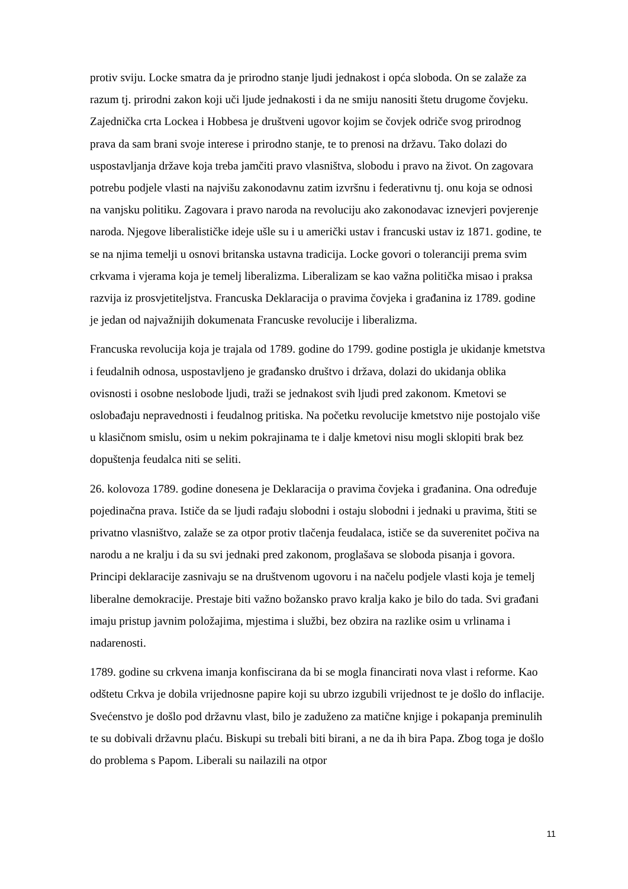protiv sviju. Locke smatra da je prirodno stanje ljudi jednakost i opća sloboda. On se zalaže za razum tj. prirodni zakon koji uči ljude jednakosti i da ne smiju nanositi štetu drugome čovjeku. Zajednička crta Lockea i Hobbesa je društveni ugovor kojim se čovjek odriče svog prirodnog prava da sam brani svoje interese i prirodno stanje, te to prenosi na državu. Tako dolazi do uspostavljanja države koja treba jamčiti pravo vlasništva, slobodu i pravo na život. On zagovara potrebu podjele vlasti na najvišu zakonodavnu zatim izvršnu i federativnu tj. onu koja se odnosi na vanjsku politiku. Zagovara i pravo naroda na revoluciju ako zakonodavac iznevjeri povjerenje naroda. Njegove liberalističke ideje ušle su i u američki ustav i francuski ustav iz 1871. godine, te se na njima temelji u osnovi britanska ustavna tradicija. Locke govori o toleranciji prema svim crkvama i vjerama koja je temelj liberalizma. Liberalizam se kao važna politička misao i praksa razvija iz prosvjetiteljstva. Francuska Deklaracija o pravima čovjeka i građanina iz 1789. godine je jedan od najvažnijih dokumenata Francuske revolucije i liberalizma.
Francuska revolucija koja je trajala od 1789. godine do 1799. godine postigla je ukidanje kmetstva i feudalnih odnosa, uspostavljeno je građansko društvo i država, dolazi do ukidanja oblika ovisnosti i osobne neslobode ljudi, traži se jednakost svih ljudi pred zakonom. Kmetovi se oslobađaju nepravednosti i feudalnog pritiska. Na početku revolucije kmetstvo nije postojalo više u klasičnom smislu, osim u nekim pokrajinama te i dalje kmetovi nisu mogli sklopiti brak bez dopuštenja feudalca niti se seliti.
26. kolovoza 1789. godine donesena je Deklaracija o pravima čovjeka i građanina. Ona određuje pojedinačna prava. Ističe da se ljudi rađaju slobodni i ostaju slobodni i jednaki u pravima, štiti se privatno vlasništvo, zalaže se za otpor protiv tlačenja feudalaca, ističe se da suverenitet počiva na narodu a ne kralju i da su svi jednaki pred zakonom, proglašava se sloboda pisanja i govora. Principi deklaracije zasnivaju se na društvenom ugovoru i na načelu podjele vlasti koja je temelj liberalne demokracije. Prestaje biti važno božansko pravo kralja kako je bilo do tada. Svi građani imaju pristup javnim položajima, mjestima i službi, bez obzira na razlike osim u vrlinama i nadarenosti.
1789. godine su crkvena imanja konfiscirana da bi se mogla financirati nova vlast i reforme. Kao odštetu Crkva je dobila vrijednosne papire koji su ubrzo izgubili vrijednost te je došlo do inflacije. Svećenstvo je došlo pod državnu vlast, bilo je zaduženo za matične knjige i pokapanja preminulih te su dobivali državnu plaću. Biskupi su trebali biti birani, a ne da ih bira Papa. Zbog toga je došlo do problema s Papom. Liberali su nailazili na otpor
11